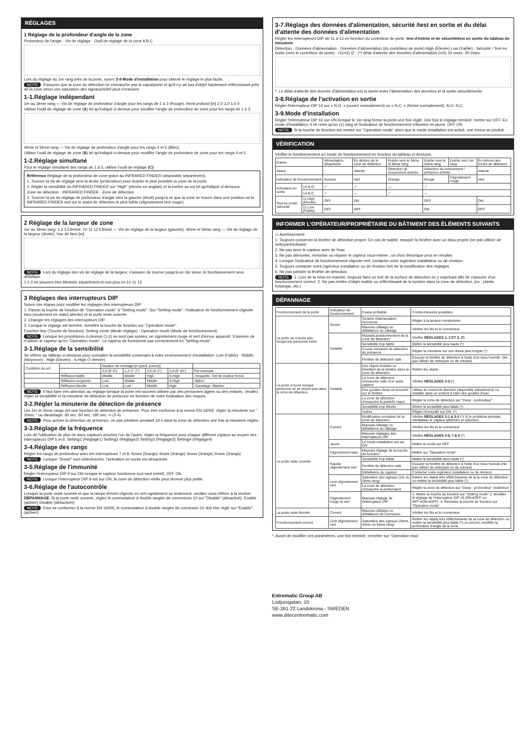RÉGLAGES
1 Réglage de la profondeur d'angle de la zone
Profondeur de l'angle · Vis de réglage · Outil de réglage de la zone A B C
Lors du réglage du 1er rang près de la porte, suivre 3-9 Mode d'installation pour obtenir le réglage le plus facile.
NOTE S'assurer que la zone de détection ne chevauche pas le capot/porte et qu'il n'y ait pas d'objet hautement réfléchissant près de la zone sinon une saturation des signaux/relief peut s'ensuivre.
1-1.Réglage indépendant
1er au 3ème rang — Vis de réglage de profondeur d'angle pour les rangs de 1 à 3 (Rouge). étroit profond [m] 2,0 3,0 1,0 0
Utiliser l'outil de réglage de zone (A) tel qu'indiqué ci-dessus pour modifier l'angle de profondeur de zone pour les rangs de 1 à 3.
4ème et 5ème rang — Vis de réglage de profondeur d'angle pour les rangs 4 et 5 (Bleu).
Utiliser l'outil de réglage de zone (B) tel qu'indiqué ci-dessus pour modifier l'angle de profondeur de zone pour les rangs 4 et 5.
1-2.Réglage simultané
Pour le réglage simultané des rangs de 1 à 5, utiliser l'outil de réglage (C)
Référence Réglage de la profondeur de zone grâce au INFRARED FINDER (disponible séparément)
1. Tourner la vis de réglage vers la droite (profondeur) pour écarter le plus possible la zone de la porte.
2. Régler la sensibilité du INFRARED FINDER sur "High" (élevée en anglais) et la mettre au sol tel qu'indiqué ci-dessous.
Zone de détection · INFRARED FINDER · Zone de détection
3. Tourner la vis de réglage de profondeur d'angle vers la gauche (étroit) jusqu'à ce que la zone se trouve dans une position où le INFRARED FINDER soit sur le statut de détection le plus faible (clignotement lent rouge).
2 Réglage de la largeur de zone
1er au 3ème rang: 1 2 3 Eliminé, 10 11 12 Eliminé — Vis de réglage de la largeur (gauche). 4ème et 5ème rang — Vis de réglage de la largeur (droite). Vue de face [m]
NOTE Lors du réglage des vis de réglage de la largeur, s'assurer de tourner jusqu'à un clic sinon, le fonctionnement sera défaillant.
1 2 3 ne peuvent être éliminés séparément et non plus en 10 11 12
3 Réglages des interrupteurs DIP
Suivre ces étapes pour modifier les réglages des interrupteurs DIP.
1. Passer la touche de fonction de "Operation mode" à "Setting mode". Sur "Setting mode", l'indicateur de fonctionnement clignote bleu (seulement en statut attente) et la porte reste ouverte.
2. Changer les réglages des interrupteurs DIP.
3. Lorsque le réglage est terminé, remettre la touche de fonction sur "Operation mode".
Function key (Touche de fonction): Setting mode (Mode réglage) · Operation mode (Mode de fonctionnement)
NOTE Lorsque les procédures ci-dessus (1-3) ne sont pas suivies, un cignotement rouge et vert d'erreur apparaît. S'assurer de n'utiliser le capteur qu'en "Operation mode". Le capteur de fonctionne pas correctement en "Setting mode".
3-1.Réglage de la sensibilité
Se référer au tableau ci-dessous pour connaître la sensibilité convenant à votre environnement d'installation. Low (Faible) · Middle (Moyenne) · High (Élevée) · S-High (T-élevée)
| Condition du sol | | hauteur de montage [m (pied, pouce)] | | | | |
| --- | --- | --- | --- | --- | --- | --- |
| | | 2,0 (6' 6") | 2,2 (7' 2") | 2,5 (8' 2") | 3,0 (9' 10") | Par exemple |
| | Réflexion faible | Middle | Middle | High | S-High | -moquette -Sol de couleur foncé |
| | Réflexion moyenne | Low | Middle | Middle | S-High | -Béton |
| | Réflexion élevée | Low | Low | Middle | High | -Carrelage -Marbre |
NOTE Il faut faire très attention au réglage lorsque la porte est souvent utilisée par des personnes âgées ou des enfants. Veuillez régler la sensibilité et la minuterie de détection de présence en fonction de votre évaluation des risques.
3-2.Régler la minuterie de détection de présence
Les 1er et 2ème rangs ont une fonction de détection de présence. Pour être conforme à la norme EN 16005, régler la minuterie sur " 30sec." ou davantage. 30 sec. 60 sec. 180 sec. ∞ (3 4)
NOTE Pour activer la détection de présence, ne pas pénétrer pendant 10 s dans la zone de détection une fois la minuterie réglée.
3-3.Réglage de la fréquence
Lors de l'utilisation de plus de deux capteurs proches l'un de l'autre, régler la fréquence pour chaque différent capteur au moyen des interrupteurs DIP 5 et 6. Setting1 (Réglage1) Setting2 (Réglage2) Setting3 (Réglage3) Setting4 (Réglage4)
3-4.Réglage des rangs
Régler les rangs de profondeur avec les interrupteurs 7 et 8. 5rows (5rangs) 4rows (4rangs) 3rows (3rangs) 2rows (2rangs)
NOTE Lorsque "2rows" sont sélectionnés, l'activation en sortie est désactivée.
3-5.Réglage de l'immunité
Régler l'interrupteur DIP 9 sur ON lorsque le capteur fonctionne tout seul (relief). OFF ON
NOTE Lorsque l'interrupteur DIP 9 est sur ON, la zone de détection réelle peut devenir plus petite.
3-6.Réglage de l'autocontrôle
Lorsque la porte reste ouverte et que la lampe témoin clignote en vert rapidement ou lentement, veuillez vous référer à la section DÉPANNAGE. Si la porte reste ouverte, réglez le commutateur à double rangée de connexions 10 sur "Disable" (désactivé). Enable (activer) Disable (désactiver)
NOTE Pour se conformer à la norme EN 16005, le commutateur à double rangée de connexion 10 doit être réglé sur "Enable" (activer).
3-7.Réglage des données d'alimentation, sécurité /test en sortie et du délai d'attente des données d'alimentation
Régler les interrupteurs DIP de 11 à 13 en fonction du contrôleur de porte. test d'entrée et de sécurité/test en sortie du tableau de minuterie
Détection · Données d'alimentation · Données d'alimentation (du contrôleur de porte) High (Élevée) Low (Faible) · Sécurité / Test en sortie (vers le contrôleur de porte) · t1(>t2) t2 · (*) délai d'attente des données d'alimentation (=t2) 10 msec. 20 msec.
*: Le délai d'attente des donnée d'alimentation est la durée entre l'alimentation des données et la sortie sécurité/sortie
3-8.Réglage de l'activation en sortie
Régler l'interrupteur DIP 14 sur « N.O. » (ouvert normalement) ou « N.C. » (fermé normalement). N.O. N.C.
3-9.Mode d'installation
Régler l'interrupteur DIP 16 sur ON lorsque le 1er rang ferme la porte une fois réglé. Une fois le réglage terminé, mettre sur OFF. En mode d'installation, il ne reste qu'un (1) rang et l'indicateur de fonctionnement s'illumine en jaune. OFF ON
NOTE Si la touche de fonction est remise sur "Operation mode" alors que le mode installation est activé, une erreur se produit.
VÉRIFICATION
Vérifier le fonctionnement en mode de fonctionnement en fonction du tableau ci-dessous.
| Entrée | | Alimentation désactivée | En dehors de la zone de détection | Entrée vers le 3ème et 5ème rang | Entrée vers le 2ème rang | Entrée vers 1er rang | En dehors des zones de détection |
| --- | --- | --- | --- | --- | --- | --- | --- |
| Statut | | - | Attente | Détection de mouvement activée | Détection du mouvement / présence activée | | Attente |
| Indicateur de fonctionnement | | Aucune | Vert | Orange | Rouge | Clignotement rouge | Vert |
| Activation en sortie | 14 N.O. | ⟋ | ⟋ | — | ⟋ | | |
| | 14 N.C. | ⟋ | — | ⟋ | — | | |
| Test en sortie /sécurité | 11 High (Élevée) | OFF | ON | | OFF | | ON |
| | 11 Low (Faible) | OFF | OFF | | ON | | OFF |
INFORMER L'OPÉRATEUR/PROPRIÉTAIRE DU BÂTIMENT DES ÉLÉMENTS SUIVANTS
⚠ Avertissement
1. Toujours conserver la fenêtre de détection propre. En cas de saleté, essuyer la fenêtre avec un tissu propre (ne pas utiliser de nettoyant/solvant)
2. Ne pas laver le capteur avec de l'eau
3. Ne pas démonter, remonter ou réparer le capteur vous-même ; un choc électrique peut en résulter.
4. Lorsque l'indicateur de fonctionnement clignote vert, contacter votre ingénieur installateur ou de révision.
5. Toujours contacter votre ingénieur installateur ou de révision lors de la modification des réglages.
6. Ne pas peindre la fenêtre de détection.
NOTE 1. Lors de la mise en marche, toujours faire un test de la surface de détection en y marchant afin de s'assurer d'un fonctionnement correct. 2. Ne pas mettre d'objet mobile ou réfléchissant de la lumière dans la zone de détection. (ex : plante, éclairage, etc.)
DÉPANNAGE
| Fonctionnement de la porte | Indicateur de fonctionnement | Cause probable | Contre-mesures possibles |
| --- | --- | --- | --- |
| La porte ne s'ouvre pas lorsqu'une personne entre | Aucun | Tension d'alimentation incorrecte | Régler à la tension mentionnée |
| | | Mauvais câblage ou défaillance du câblage | Vérifier les fils et le connecteur |
| | Instable | Mauvais positionnement de la zone de détection | Vérifier RÉGLAGES 1, 2 ET 3. (*) |
| | | Sensibilité trop faible | Mettre la sensibilité plus haute (*) |
| | | Courte minuterie de détection de présence | Régler la minuterie sur une durée plus longue (*) |
| | | Fenêtre de détection sale | Essuyer la fenêtre de détection à l'aide d'un tissu humide. (Ne pas utiliser de nettoyant ou de solvant) |
| La porte s'ouvre lorsque personne ne se trouve pas dans la zone de détection | Instable | Des objets mobiles ou émettant de la lumière dans la zone de détection. | Retirer les objets |
| | | La zone de détection chevauche celle d'un autre capteur | Vérifier RÉGLAGES 3-3 (*) |
| | | Des gouttes d'eau se trouvent sur la fenêtre | Utiliser le couvercle étanche (disponible séparément) ou installer dans un endroit à l'abri des gouttes d'eau. |
| | | La zone de détection chevauche la porte/le capot | Régler la zone de détection sur "Deep - profondeur" |
| | | Sensibilité trop élevée | Mettre la sensibilité plus faible (*) |
| | | Autres | Régler l'immunité sur ON. (*) |
| La porte reste ouverte | Correct | Modification soudaine de la zone de détection | Vérifier RÉGLAGES 3-1 & 3-2 (*) Si le problème persiste, réinitialiser le capteur (éteindre et rallumer). |
| | | Mauvais câblage ou défaillance du câblage | Vérifier les fils et le connecteur |
| | | Mauvais réglages des interrupteurs DIP | Vérifier RÉGLAGES 3-6, 7 & 8 (*) |
| | Jaune | Le mode installation est sur ON | Mettre le mode sur OFF |
| | Clignotement bleu | Mauvais réglage de la touche de fonction | Mettre sur "Operation mode" |
| | Rapide clignotement vert | Sensibilité trop faible | Mettre la sensibilité plus haute (*) |
| | | Fenêtre de détection sale | Essuyer la fenêtre de détection à l'aide d'un tissu humide.(Ne pas utiliser de nettoyant ou de solvant) |
| | | Défaillance du capteur | Contacter votre ingénieur installateur ou de révision |
| | Lent clignotement vert | Saturation des signaux (1er ou 2ème rang) | Retirer les objets très réfléchissants de la la zone de détection ou mettre la sensibilité plus faible (*) |
| | | La zone de détection chevauche la porte/capot | Régler la zone de détection sur "Deep - profondeur" (extérieur) |
| | Clignotement rouge et vert | Mauvais réglage de l'interrupteur DIP | 1. Mettre la touche de fonction sur "Setting mode" 2. Modifier le réglage de l'interrupteur DIP 16 (ON➔OFF ou OFF➔ON➔OFF). 3. Remettre la touche de fonction sur "Operation mode" |
| La porte reste fermée | Correct | Mauvais câblage ou défaillance de connexion | Vérifier les fils et le connecteur |
| Fonctionnement correct | Lent clignotement vert | Saturation des signaux (3ème, 4ème ou 5ème rang) | Retirer les objets très réfléchissants de la zone de détection ou mettre la sensibilité plus faible (*) ou encore, modifier la profondeur d'angle de la zone. |
*: Avant de modifier ces paramètres, une fois terminé, remettre sur "Operation mod
Entrematic Group AB
Lodjursgatan, 10
SE-261 22 Landskrona - SWEDEN
www.ditecentrematic.com